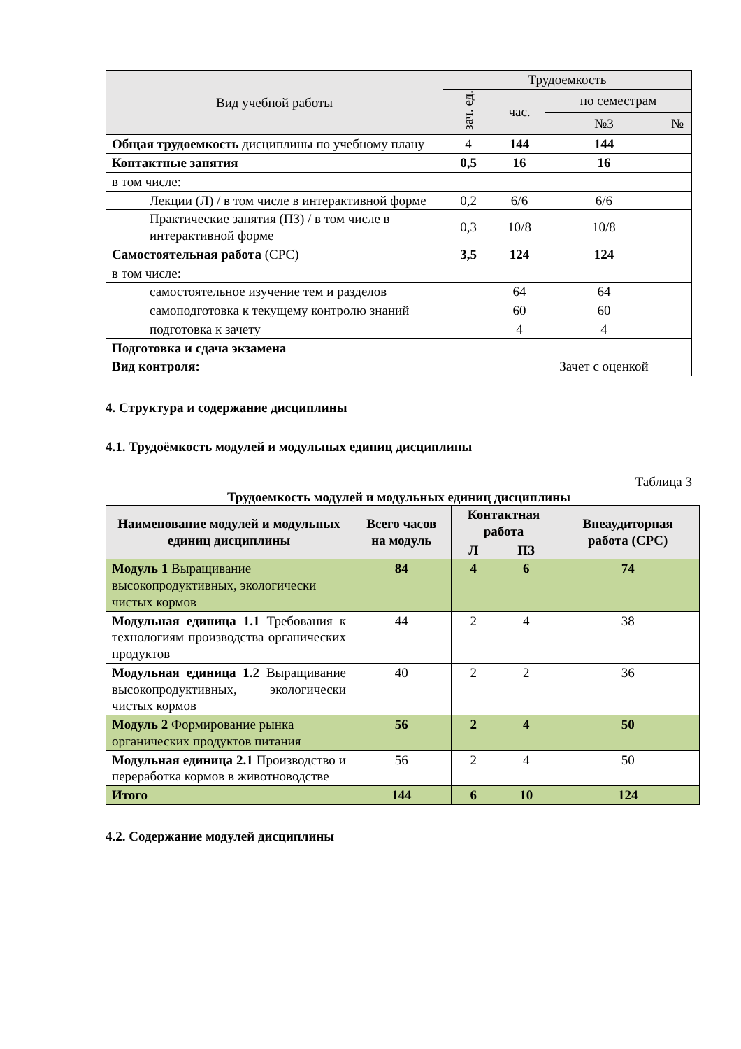| Вид учебной работы | Трудоемкость | | | |
| --- | --- | --- | --- | --- |
| | зач. ед. | час. | по семестрам | |
| | | | №3 | № |
| Общая трудоемкость дисциплины по учебному плану | 4 | 144 | 144 | |
| Контактные занятия | 0,5 | 16 | 16 | |
| в том числе: | | | | |
| Лекции (Л) / в том числе в интерактивной форме | 0,2 | 6/6 | 6/6 | |
| Практические занятия (ПЗ) / в том числе в интерактивной форме | 0,3 | 10/8 | 10/8 | |
| Самостоятельная работа (СРС) | 3,5 | 124 | 124 | |
| в том числе: | | | | |
| самостоятельное изучение тем и разделов | | 64 | 64 | |
| самоподготовка к текущему контролю знаний | | 60 | 60 | |
| подготовка к зачету | | 4 | 4 | |
| Подготовка и сдача экзамена | | | | |
| Вид контроля: | | | Зачет с оценкой | |
4. Структура и содержание дисциплины
4.1. Трудоёмкость модулей и модульных единиц дисциплины
Таблица 3
Трудоемкость модулей и модульных единиц дисциплины
| Наименование модулей и модульных единиц дисциплины | Всего часов на модуль | Контактная работа | | Внеаудиторная работа (СРС) |
| --- | --- | --- | --- | --- |
| | | Л | ПЗ | |
| Модуль 1 Выращивание высокопродуктивных, экологически чистых кормов | 84 | 4 | 6 | 74 |
| Модульная единица 1.1 Требования к технологиям производства органических продуктов | 44 | 2 | 4 | 38 |
| Модульная единица 1.2 Выращивание высокопродуктивных, экологически чистых кормов | 40 | 2 | 2 | 36 |
| Модуль 2 Формирование рынка органических продуктов питания | 56 | 2 | 4 | 50 |
| Модульная единица 2.1 Производство и переработка кормов в животноводстве | 56 | 2 | 4 | 50 |
| Итого | 144 | 6 | 10 | 124 |
4.2. Содержание модулей дисциплины